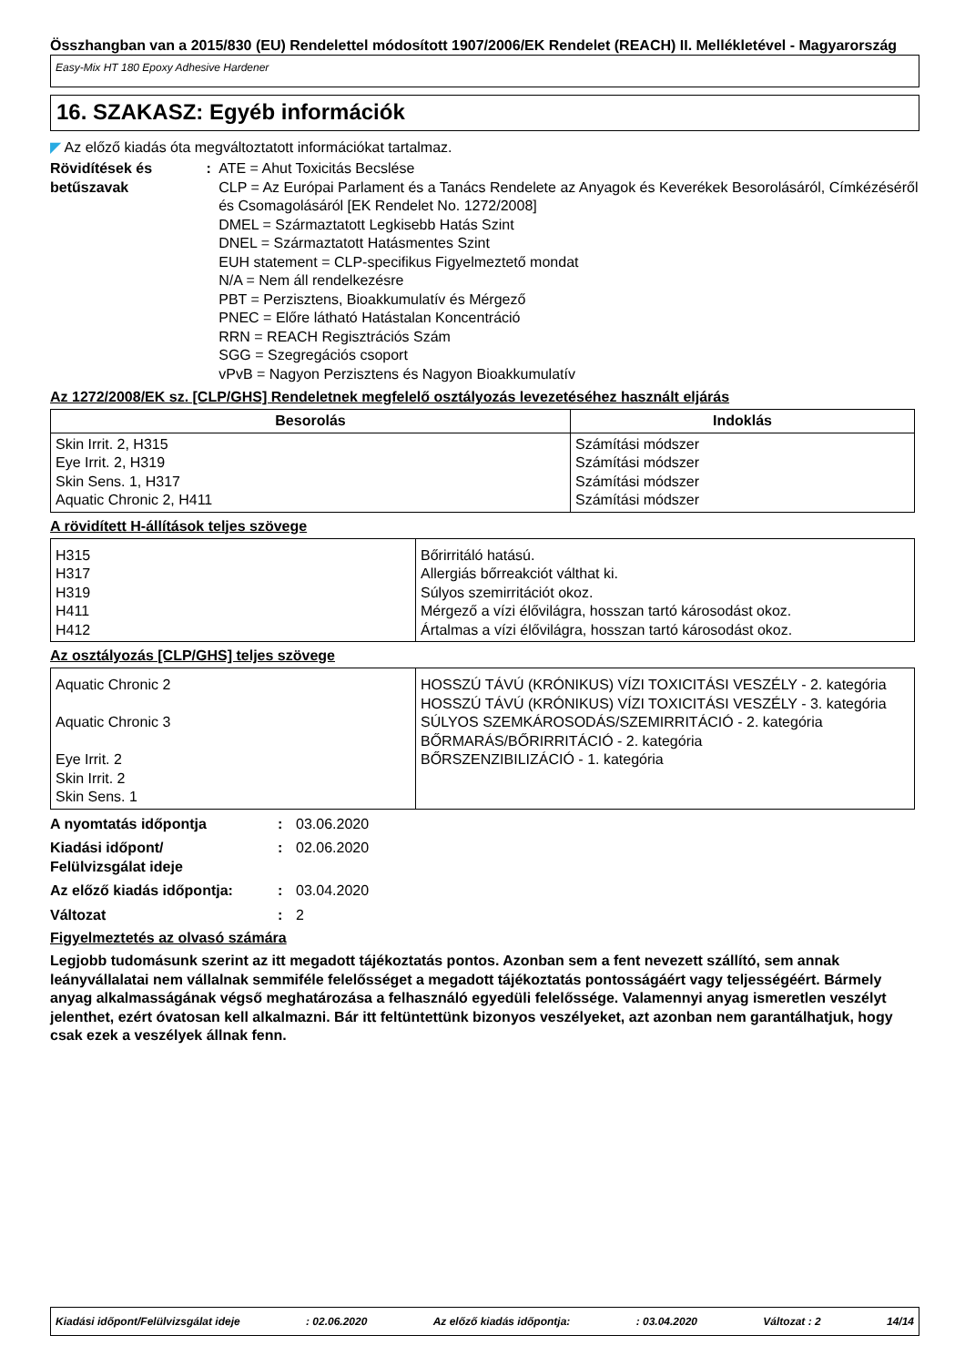Összhangban van a 2015/830 (EU) Rendelettel módosított 1907/2006/EK Rendelet (REACH) II. Mellékletével - Magyarország
Easy-Mix HT 180 Epoxy Adhesive Hardener
16. SZAKASZ: Egyéb információk
◤ Az előző kiadás óta megváltoztatott információkat tartalmaz.
Rövidítések és betűszavak : ATE = Ahut Toxicitás Becslése
CLP = Az Európai Parlament és a Tanács Rendelete az Anyagok és Keverékek Besorolásáról, Címkézéséről és Csomagolásáról [EK Rendelet No. 1272/2008]
DMEL = Származtatott Legkisebb Hatás Szint
DNEL = Származtatott Hatásmentes Szint
EUH statement = CLP-specifikus Figyelmeztető mondat
N/A = Nem áll rendelkezésre
PBT = Perzisztens, Bioakkumulatív és Mérgező
PNEC = Előre látható Hatástalan Koncentráció
RRN = REACH Regisztrációs Szám
SGG = Szegregációs csoport
vPvB = Nagyon Perzisztens és Nagyon Bioakkumulatív
Az 1272/2008/EK sz. [CLP/GHS] Rendeletnek megfelelő osztályozás levezetéséhez használt eljárás
| Besorolás | Indoklás |
| --- | --- |
| Skin Irrit. 2, H315 Eye Irrit. 2, H319 Skin Sens. 1, H317 Aquatic Chronic 2, H411 | Számítási módszer Számítási módszer Számítási módszer Számítási módszer |
A rövidített H-állítások teljes szövege
| H315 H317 H319 H411 H412 | Bőrirritáló hatású. Allergiás bőrreakciót válthat ki. Súlyos szemirritációt okoz. Mérgező a vízi élővilágra, hosszan tartó károsodást okoz. Ártalmas a vízi élővilágra, hosszan tartó károsodást okoz. |
Az osztályozás [CLP/GHS] teljes szövege
| Aquatic Chronic 2 Aquatic Chronic 3 Eye Irrit. 2 Skin Irrit. 2 Skin Sens. 1 | HOSSZÚ TÁVÚ (KRÓNIKUS) VÍZI TOXICITÁSI VESZÉLY - 2. kategória HOSSZÚ TÁVÚ (KRÓNIKUS) VÍZI TOXICITÁSI VESZÉLY - 3. kategória SÚLYOS SZEMKÁROSODÁS/SZEMIRRITÁCIÓ - 2. kategória BŐRMARÁS/BŐRIRRITÁCIÓ - 2. kategória BŐRSZENZIBILIZÁCIÓ - 1. kategória |
A nyomtatás időpontja : 03.06.2020
Kiadási időpont/
Felülvizsgálat ideje
: 02.06.2020
Az előző kiadás időpontja: : 03.04.2020
Változat : 2
Figyelmeztetés az olvasó számára
Legjobb tudomásunk szerint az itt megadott tájékoztatás pontos. Azonban sem a fent nevezett szállító, sem annak leányvállalatai nem vállalnak semmiféle felelősséget a megadott tájékoztatás pontosságáért vagy teljességéért. Bármely anyag alkalmasságának végső meghatározása a felhasználó egyedüli felelőssége. Valamennyi anyag ismeretlen veszélyt jelenthet, ezért óvatosan kell alkalmazni. Bár itt feltüntettünk bizonyos veszélyeket, azt azonban nem garantálhatjuk, hogy csak ezek a veszélyek állnak fenn.
Kiadási időpont/Felülvizsgálat ideje: 02.06.2020 Az előző kiadás időpontja:: 03.04.2020 Változat : 2 14/14